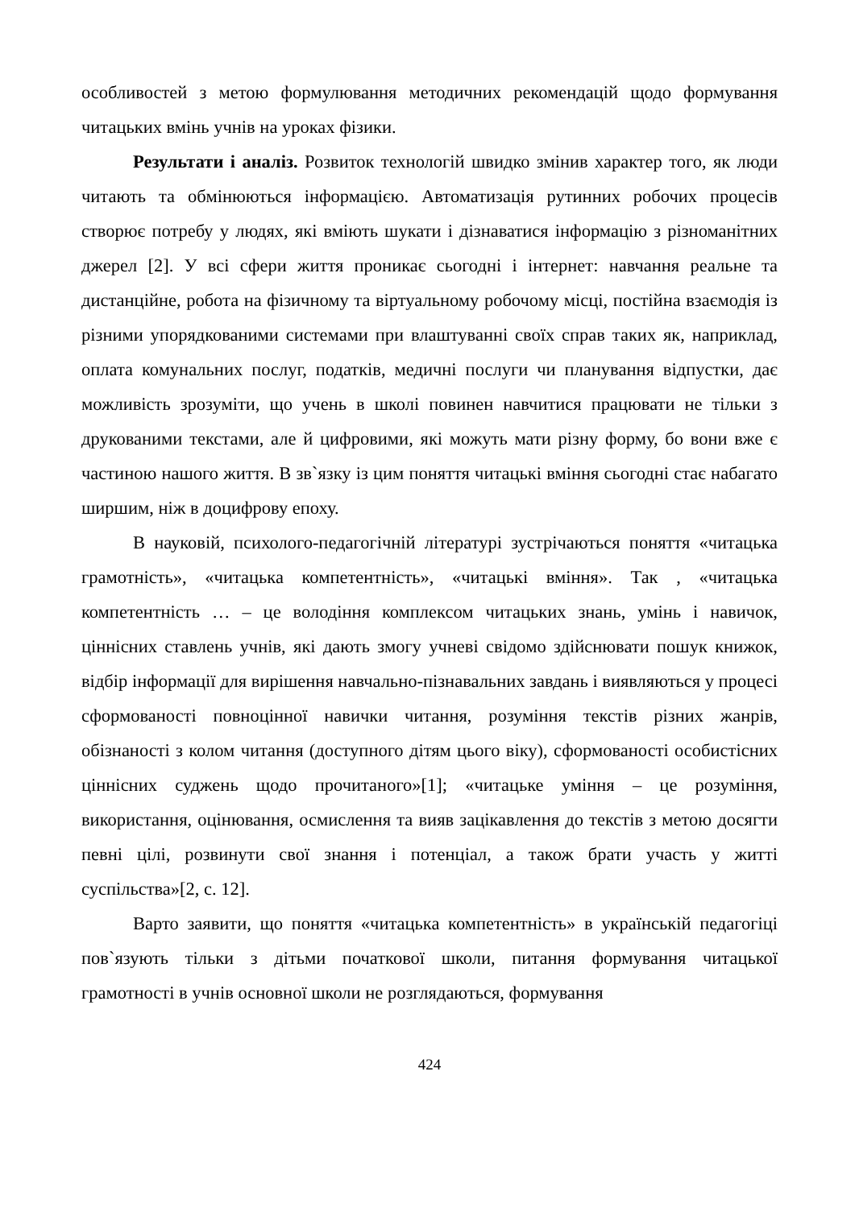особливостей з метою формулювання методичних рекомендацій щодо формування читацьких вмінь учнів на уроках фізики.
Результати і аналіз. Розвиток технологій швидко змінив характер того, як люди читають та обмінюються інформацією. Автоматизація рутинних робочих процесів створює потребу у людях, які вміють шукати і дізнаватися інформацію з різноманітних джерел [2]. У всі сфери життя проникає сьогодні і інтернет: навчання реальне та дистанційне, робота на фізичному та віртуальному робочому місці, постійна взаємодія із різними упорядкованими системами при влаштуванні своїх справ таких як, наприклад, оплата комунальних послуг, податків, медичні послуги чи планування відпустки, дає можливість зрозуміти, що учень в школі повинен навчитися працювати не тільки з друкованими текстами, але й цифровими, які можуть мати різну форму, бо вони вже є частиною нашого життя. В зв`язку із цим поняття читацькі вміння сьогодні стає набагато ширшим, ніж в доцифрову епоху.
В науковій, психолого-педагогічній літературі зустрічаються поняття «читацька грамотність», «читацька компетентність», «читацькі вміння». Так , «читацька компетентність … – це володіння комплексом читацьких знань, умінь і навичок, ціннісних ставлень учнів, які дають змогу учневі свідомо здійснювати пошук книжок, відбір інформації для вирішення навчально-пізнавальних завдань і виявляються у процесі сформованості повноцінної навички читання, розуміння текстів різних жанрів, обізнаності з колом читання (доступного дітям цього віку), сформованості особистісних ціннісних суджень щодо прочитаного»[1]; «читацьке уміння – це розуміння, використання, оцінювання, осмислення та вияв зацікавлення до текстів з метою досягти певні цілі, розвинути свої знання і потенціал, а також брати участь у житті суспільства»[2, с. 12].
Варто заявити, що поняття «читацька компетентність» в українській педагогіці пов`язують тільки з дітьми початкової школи, питання формування читацької грамотності в учнів основної школи не розглядаються, формування
424